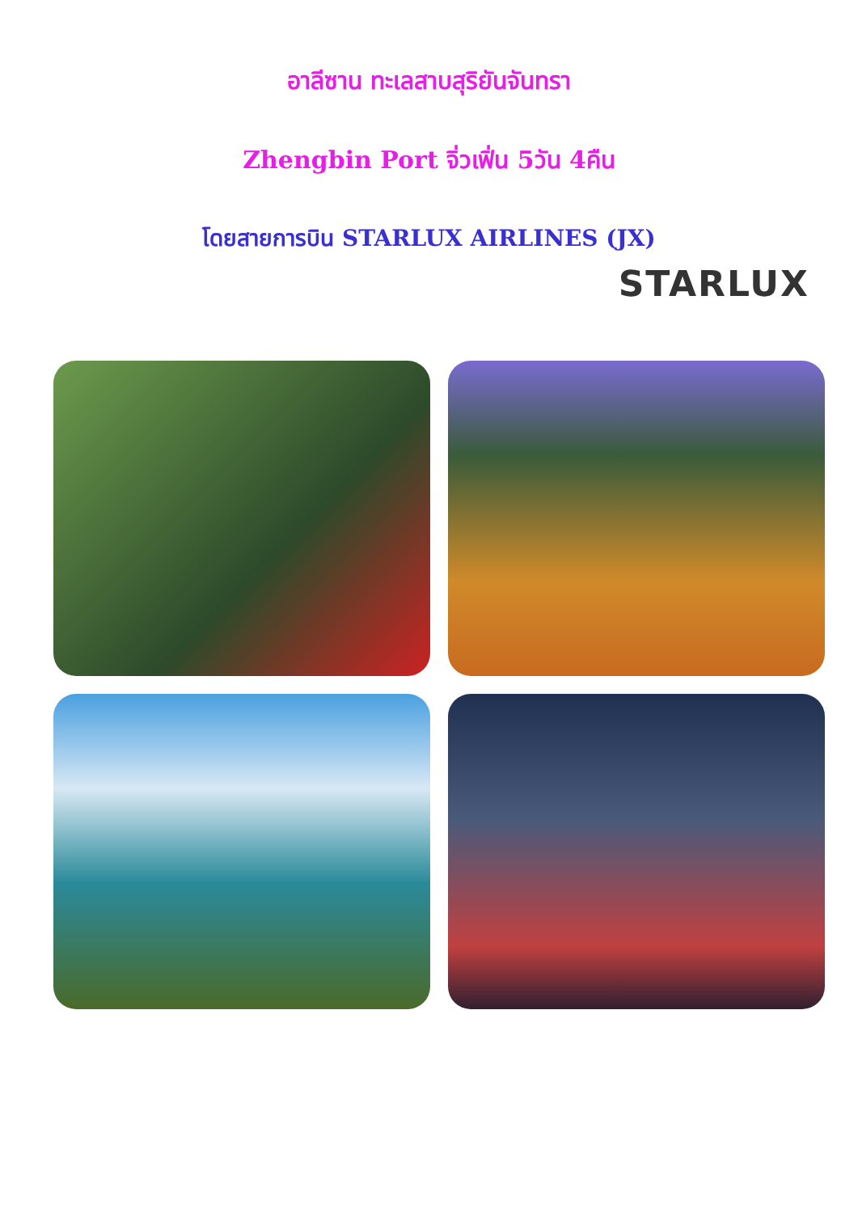อาลีซาน ทะเลสาบสุริยันจันทรา
Zhengbin Port จิ่วเฟิ่น 5วัน 4คืน
โดยสายการบิน STARLUX AIRLINES (JX)
STARLUX